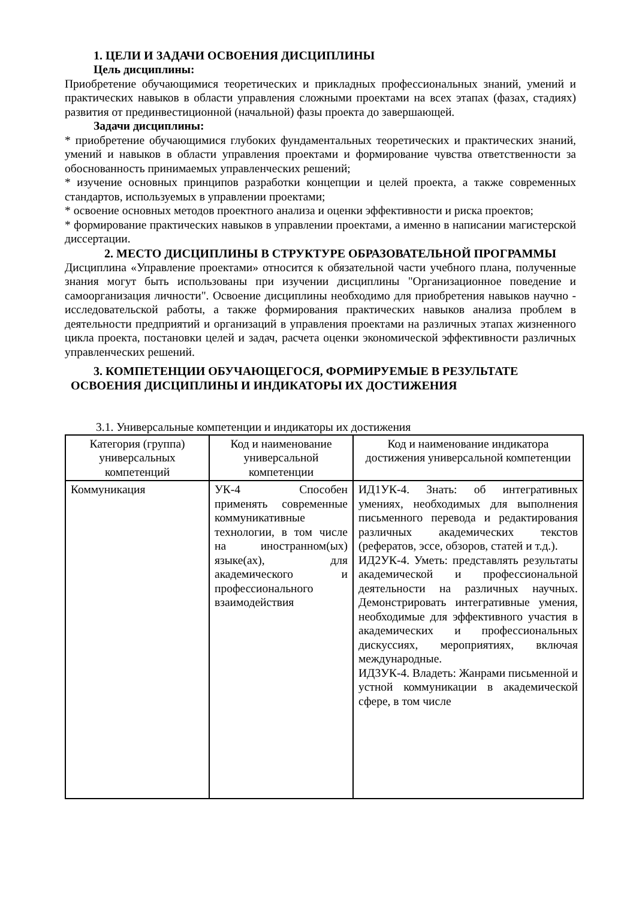1. ЦЕЛИ И ЗАДАЧИ ОСВОЕНИЯ ДИСЦИПЛИНЫ
Цель дисциплины:
Приобретение обучающимися теоретических и прикладных профессиональных знаний, умений и практических навыков в области управления сложными проектами на всех этапах (фазах, стадиях) развития от прединвестиционной (начальной) фазы проекта до завершающей.
Задачи дисциплины:
* приобретение обучающимися глубоких фундаментальных теоретических и практических знаний, умений и навыков в области управления проектами и формирование чувства ответственности за обоснованность принимаемых управленческих решений;
* изучение основных принципов разработки концепции и целей проекта, а также современных стандартов, используемых в управлении проектами;
* освоение основных методов проектного анализа и оценки эффективности и риска проектов;
* формирование практических навыков в управлении проектами, а именно в написании магистерской диссертации.
2. МЕСТО ДИСЦИПЛИНЫ В СТРУКТУРЕ ОБРАЗОВАТЕЛЬНОЙ ПРОГРАММЫ
Дисциплина «Управление проектами» относится к обязательной части учебного плана, полученные знания могут быть использованы при изучении дисциплины "Организационное поведение и самоорганизация личности". Освоение дисциплины необходимо для приобретения навыков научно - исследовательской работы, а также формирования практических навыков анализа проблем в деятельности предприятий и организаций в управления проектами на различных этапах жизненного цикла проекта, постановки целей и задач, расчета оценки экономической эффективности различных управленческих решений.
3. КОМПЕТЕНЦИИ ОБУЧАЮЩЕГОСЯ, ФОРМИРУЕМЫЕ В РЕЗУЛЬТАТЕ
ОСВОЕНИЯ ДИСЦИПЛИНЫ И ИНДИКАТОРЫ ИХ ДОСТИЖЕНИЯ
3.1. Универсальные компетенции и индикаторы их достижения
| Категория (группа) универсальных компетенций | Код и наименование универсальной компетенции | Код и наименование индикатора достижения универсальной компетенции |
| --- | --- | --- |
| Коммуникация | УК-4 Способен применять современные коммуникативные технологии, в том числе на иностранном(ых) языке(ах), для академического и профессионального взаимодействия | ИД1УК-4. Знать: об интегративных умениях, необходимых для выполнения письменного перевода и редактирования различных академических текстов (рефератов, эссе, обзоров, статей и т.д.). ИД2УК-4. Уметь: представлять результаты академической и профессиональной деятельности на различных научных. Демонстрировать интегративные умения, необходимые для эффективного участия в академических и профессиональных дискуссиях, мероприятиях, включая международные. ИД3УК-4. Владеть: Жанрами письменной и устной коммуникации в академической сфере, в том числе |